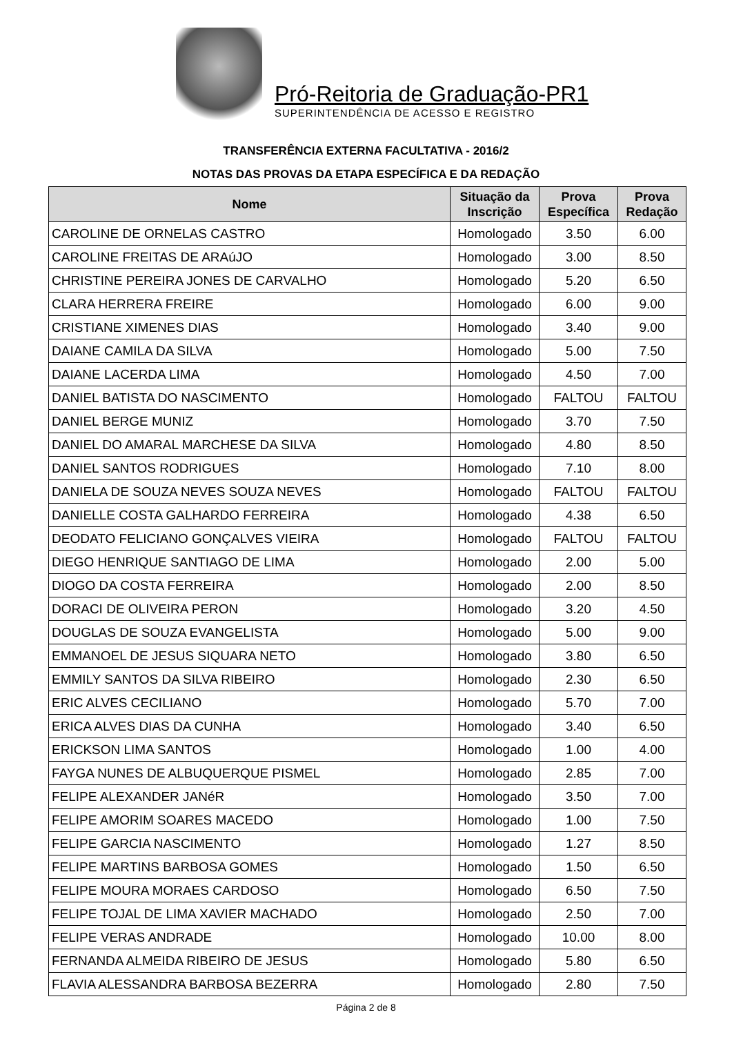Pró-Reitoria de Graduação-PR1
SUPERINTENDÊNCIA DE ACESSO E REGISTRO
TRANSFERÊNCIA EXTERNA FACULTATIVA - 2016/2
NOTAS DAS PROVAS DA ETAPA ESPECÍFICA E DA REDAÇÃO
| Nome | Situação da Inscrição | Prova Específica | Prova Redação |
| --- | --- | --- | --- |
| CAROLINE DE ORNELAS CASTRO | Homologado | 3.50 | 6.00 |
| CAROLINE FREITAS DE ARAúJO | Homologado | 3.00 | 8.50 |
| CHRISTINE PEREIRA JONES DE CARVALHO | Homologado | 5.20 | 6.50 |
| CLARA HERRERA FREIRE | Homologado | 6.00 | 9.00 |
| CRISTIANE XIMENES DIAS | Homologado | 3.40 | 9.00 |
| DAIANE CAMILA DA SILVA | Homologado | 5.00 | 7.50 |
| DAIANE LACERDA LIMA | Homologado | 4.50 | 7.00 |
| DANIEL BATISTA DO NASCIMENTO | Homologado | FALTOU | FALTOU |
| DANIEL BERGE MUNIZ | Homologado | 3.70 | 7.50 |
| DANIEL DO AMARAL MARCHESE DA SILVA | Homologado | 4.80 | 8.50 |
| DANIEL SANTOS RODRIGUES | Homologado | 7.10 | 8.00 |
| DANIELA DE SOUZA NEVES SOUZA NEVES | Homologado | FALTOU | FALTOU |
| DANIELLE COSTA GALHARDO FERREIRA | Homologado | 4.38 | 6.50 |
| DEODATO FELICIANO GONÇALVES VIEIRA | Homologado | FALTOU | FALTOU |
| DIEGO HENRIQUE SANTIAGO DE LIMA | Homologado | 2.00 | 5.00 |
| DIOGO DA COSTA FERREIRA | Homologado | 2.00 | 8.50 |
| DORACI DE OLIVEIRA PERON | Homologado | 3.20 | 4.50 |
| DOUGLAS DE SOUZA EVANGELISTA | Homologado | 5.00 | 9.00 |
| EMMANOEL DE JESUS SIQUARA NETO | Homologado | 3.80 | 6.50 |
| EMMILY SANTOS DA SILVA RIBEIRO | Homologado | 2.30 | 6.50 |
| ERIC ALVES CECILIANO | Homologado | 5.70 | 7.00 |
| ERICA ALVES DIAS DA CUNHA | Homologado | 3.40 | 6.50 |
| ERICKSON LIMA SANTOS | Homologado | 1.00 | 4.00 |
| FAYGA NUNES DE ALBUQUERQUE PISMEL | Homologado | 2.85 | 7.00 |
| FELIPE ALEXANDER JANéR | Homologado | 3.50 | 7.00 |
| FELIPE AMORIM SOARES MACEDO | Homologado | 1.00 | 7.50 |
| FELIPE GARCIA NASCIMENTO | Homologado | 1.27 | 8.50 |
| FELIPE MARTINS BARBOSA GOMES | Homologado | 1.50 | 6.50 |
| FELIPE MOURA MORAES CARDOSO | Homologado | 6.50 | 7.50 |
| FELIPE TOJAL DE LIMA XAVIER MACHADO | Homologado | 2.50 | 7.00 |
| FELIPE VERAS ANDRADE | Homologado | 10.00 | 8.00 |
| FERNANDA ALMEIDA RIBEIRO DE JESUS | Homologado | 5.80 | 6.50 |
| FLAVIA ALESSANDRA BARBOSA BEZERRA | Homologado | 2.80 | 7.50 |
Página 2 de 8